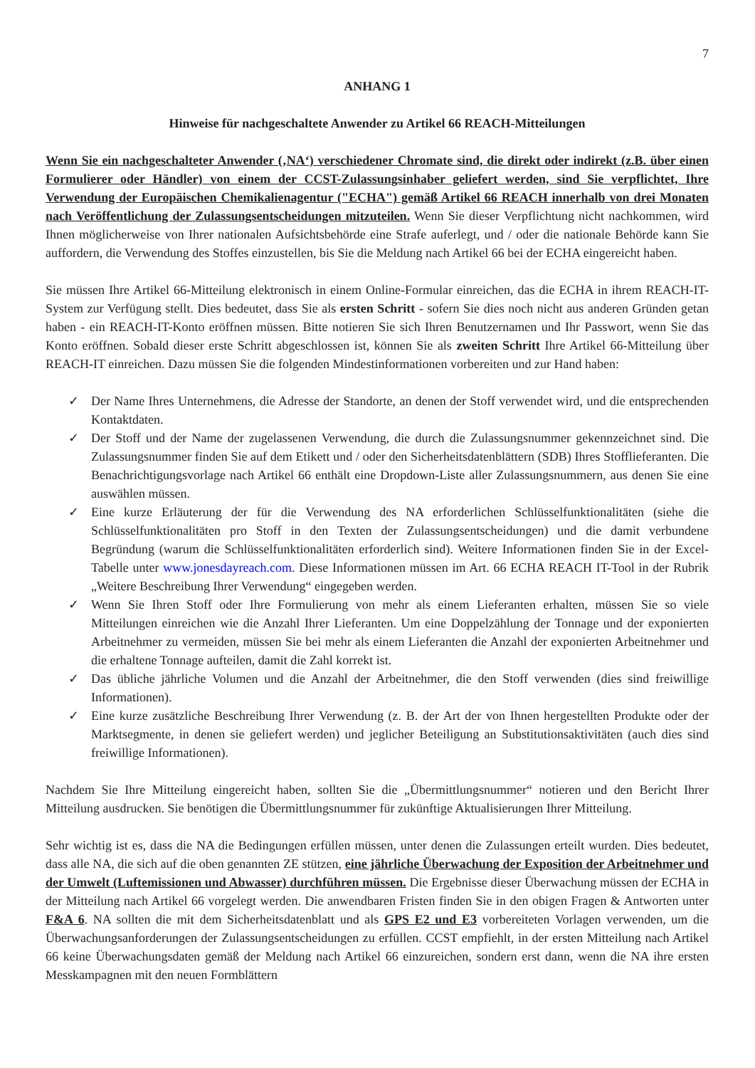7
ANHANG 1
Hinweise für nachgeschaltete Anwender zu Artikel 66 REACH-Mitteilungen
Wenn Sie ein nachgeschalteter Anwender (‚NA‘) verschiedener Chromate sind, die direkt oder indirekt (z.B. über einen Formulierer oder Händler) von einem der CCST-Zulassungsinhaber geliefert werden, sind Sie verpflichtet, Ihre Verwendung der Europäischen Chemikalienagentur ("ECHA") gemäß Artikel 66 REACH innerhalb von drei Monaten nach Veröffentlichung der Zulassungsentscheidungen mitzuteilen. Wenn Sie dieser Verpflichtung nicht nachkommen, wird Ihnen möglicherweise von Ihrer nationalen Aufsichtsbehörde eine Strafe auferlegt, und / oder die nationale Behörde kann Sie auffordern, die Verwendung des Stoffes einzustellen, bis Sie die Meldung nach Artikel 66 bei der ECHA eingereicht haben.
Sie müssen Ihre Artikel 66-Mitteilung elektronisch in einem Online-Formular einreichen, das die ECHA in ihrem REACH-IT-System zur Verfügung stellt. Dies bedeutet, dass Sie als ersten Schritt - sofern Sie dies noch nicht aus anderen Gründen getan haben - ein REACH-IT-Konto eröffnen müssen. Bitte notieren Sie sich Ihren Benutzernamen und Ihr Passwort, wenn Sie das Konto eröffnen. Sobald dieser erste Schritt abgeschlossen ist, können Sie als zweiten Schritt Ihre Artikel 66-Mitteilung über REACH-IT einreichen. Dazu müssen Sie die folgenden Mindestinformationen vorbereiten und zur Hand haben:
✓ Der Name Ihres Unternehmens, die Adresse der Standorte, an denen der Stoff verwendet wird, und die entsprechenden Kontaktdaten.
✓ Der Stoff und der Name der zugelassenen Verwendung, die durch die Zulassungsnummer gekennzeichnet sind. Die Zulassungsnummer finden Sie auf dem Etikett und / oder den Sicherheitsdatenblättern (SDB) Ihres Stofflieferanten. Die Benachrichtigungsvorlage nach Artikel 66 enthält eine Dropdown-Liste aller Zulassungsnummern, aus denen Sie eine auswählen müssen.
✓ Eine kurze Erläuterung der für die Verwendung des NA erforderlichen Schlüsselfunktionalitäten (siehe die Schlüsselfunktionalitäten pro Stoff in den Texten der Zulassungsentscheidungen) und die damit verbundene Begründung (warum die Schlüsselfunktionalitäten erforderlich sind). Weitere Informationen finden Sie in der Excel-Tabelle unter www.jonesdayreach.com. Diese Informationen müssen im Art. 66 ECHA REACH IT-Tool in der Rubrik „Weitere Beschreibung Ihrer Verwendung“ eingegeben werden.
✓ Wenn Sie Ihren Stoff oder Ihre Formulierung von mehr als einem Lieferanten erhalten, müssen Sie so viele Mitteilungen einreichen wie die Anzahl Ihrer Lieferanten. Um eine Doppelzählung der Tonnage und der exponierten Arbeitnehmer zu vermeiden, müssen Sie bei mehr als einem Lieferanten die Anzahl der exponierten Arbeitnehmer und die erhaltene Tonnage aufteilen, damit die Zahl korrekt ist.
✓ Das übliche jährliche Volumen und die Anzahl der Arbeitnehmer, die den Stoff verwenden (dies sind freiwillige Informationen).
✓ Eine kurze zusätzliche Beschreibung Ihrer Verwendung (z. B. der Art der von Ihnen hergestellten Produkte oder der Marktsegmente, in denen sie geliefert werden) und jeglicher Beteiligung an Substitutionsaktivitäten (auch dies sind freiwillige Informationen).
Nachdem Sie Ihre Mitteilung eingereicht haben, sollten Sie die „Übermittlungsnummer“ notieren und den Bericht Ihrer Mitteilung ausdrucken. Sie benötigen die Übermittlungsnummer für zukünftige Aktualisierungen Ihrer Mitteilung.
Sehr wichtig ist es, dass die NA die Bedingungen erfüllen müssen, unter denen die Zulassungen erteilt wurden. Dies bedeutet, dass alle NA, die sich auf die oben genannten ZE stützen, eine jährliche Überwachung der Exposition der Arbeitnehmer und der Umwelt (Luftemissionen und Abwasser) durchführen müssen. Die Ergebnisse dieser Überwachung müssen der ECHA in der Mitteilung nach Artikel 66 vorgelegt werden. Die anwendbaren Fristen finden Sie in den obigen Fragen & Antworten unter F&A 6. NA sollten die mit dem Sicherheitsdatenblatt und als GPS E2 und E3 vorbereiteten Vorlagen verwenden, um die Überwachungsanforderungen der Zulassungsentscheidungen zu erfüllen. CCST empfiehlt, in der ersten Mitteilung nach Artikel 66 keine Überwachungsdaten gemäß der Meldung nach Artikel 66 einzureichen, sondern erst dann, wenn die NA ihre ersten Messkampagnen mit den neuen Formblättern